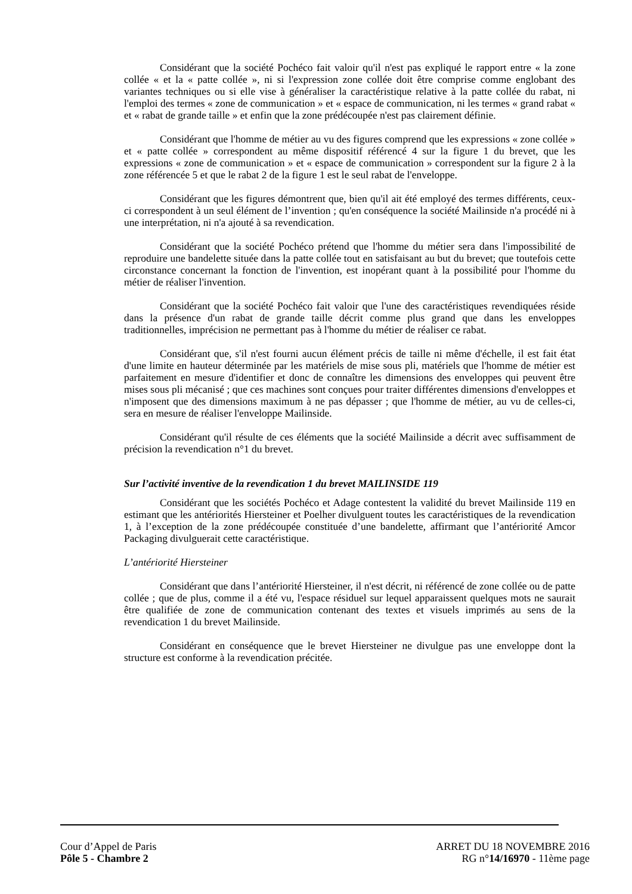Considérant que la société Pochéco fait valoir qu'il n'est pas expliqué le rapport entre « la zone collée « et la « patte collée », ni si l'expression zone collée doit être comprise comme englobant des variantes techniques ou si elle vise à généraliser la caractéristique relative à la patte collée du rabat, ni l'emploi des termes « zone de communication » et « espace de communication, ni les termes « grand rabat « et « rabat de grande taille » et enfin que la zone prédécoupée n'est pas clairement définie.
Considérant que l'homme de métier au vu des figures comprend que les expressions « zone collée » et « patte collée » correspondent au même dispositif référencé 4 sur la figure 1 du brevet, que les expressions « zone de communication » et « espace de communication » correspondent sur la figure 2 à la zone référencée 5 et que le rabat 2 de la figure 1 est le seul rabat de l'enveloppe.
Considérant que les figures démontrent que, bien qu'il ait été employé des termes différents, ceux-ci correspondent à un seul élément de l’invention ; qu'en conséquence la société Mailinside n'a procédé ni à une interprétation, ni n'a ajouté à sa revendication.
Considérant que la société Pochéco prétend que l'homme du métier sera dans l'impossibilité de reproduire une bandelette située dans la patte collée tout en satisfaisant au but du brevet; que toutefois cette circonstance concernant la fonction de l'invention, est inopérant quant à la possibilité pour l'homme du métier de réaliser l'invention.
Considérant que la société Pochéco fait valoir que l'une des caractéristiques revendiquées réside dans la présence d'un rabat de grande taille décrit comme plus grand que dans les enveloppes traditionnelles, imprécision ne permettant pas à l'homme du métier de réaliser ce rabat.
Considérant que, s'il n'est fourni aucun élément précis de taille ni même d'échelle, il est fait état d'une limite en hauteur déterminée par les matériels de mise sous pli, matériels que l'homme de métier est parfaitement en mesure d'identifier et donc de connaître les dimensions des enveloppes qui peuvent être mises sous pli mécanisé ; que ces machines sont conçues pour traiter différentes dimensions d'enveloppes et n'imposent que des dimensions maximum à ne pas dépasser ; que l'homme de métier, au vu de celles-ci, sera en mesure de réaliser l'enveloppe Mailinside.
Considérant qu'il résulte de ces éléments que la société Mailinside a décrit avec suffisamment de précision la revendication n°1 du brevet.
Sur l’activité inventive de la revendication 1 du brevet MAILINSIDE 119
Considérant que les sociétés Pochéco et Adage contestent la validité du brevet Mailinside 119 en estimant que les antériorités Hiersteiner et Poelher divulguent toutes les caractéristiques de la revendication 1, à l’exception de la zone prédécoupée constituée d’une bandelette, affirmant que l’antériorité Amcor Packaging divulguerait cette caractéristique.
L’antériorité Hiersteiner
Considérant que dans l’antériorité Hiersteiner, il n'est décrit, ni référencé de zone collée ou de patte collée ; que de plus, comme il a été vu, l'espace résiduel sur lequel apparaissent quelques mots ne saurait être qualifiée de zone de communication contenant des textes et visuels imprimés au sens de la revendication 1 du brevet Mailinside.
Considérant en conséquence que le brevet Hiersteiner ne divulgue pas une enveloppe dont la structure est conforme à la revendication précitée.
Cour d’Appel de Paris
Pôle 5 - Chambre 2
ARRET DU 18 NOVEMBRE 2016
RG n°14/16970 - 11ème page